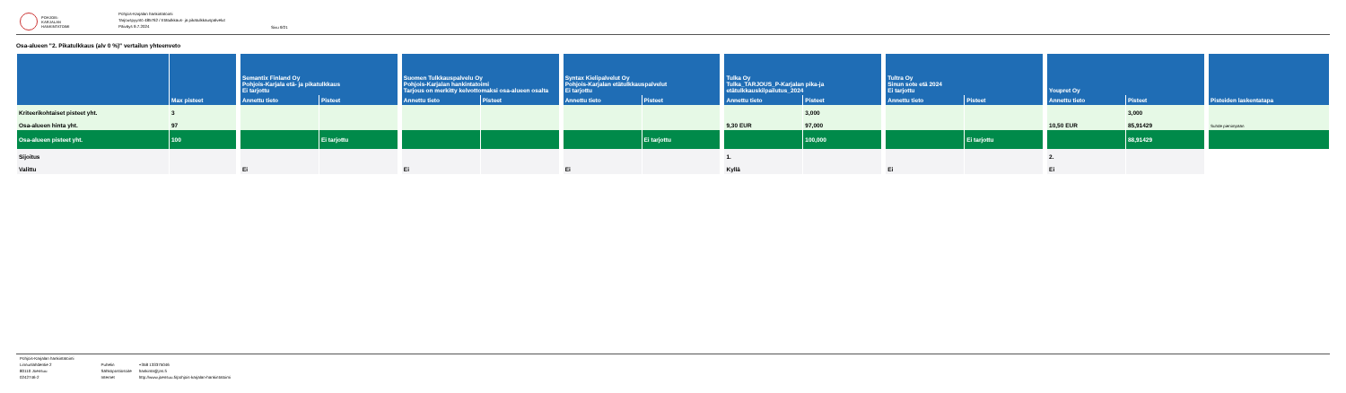POHJOIS-
KARJALAN
HANKINTATOIMI
Pohjois-Karjalan hankintatoimi
Tarjouspyyntö 485762 / Etätulkkaus- ja pikatulkkauspalvelut
Päiväys 9.7.2024
Sivu 9/21
Osa-alueen "2. Pikatulkkaus (alv 0 %)" vertailun yhteenveto
| | | | Semantix Finland Oy Pohjois-Karjala etä- ja pikatulkkaus Ei tarjottu | | | Suomen Tulkkauspalvelu Oy Pohjois-Karjalan hankintatoimi Tarjous on merkitty kelvottomaksi osa-alueen osalta | | | Syntax Kielipalvelut Oy Pohjois-Karjalan etätulkkauspalvelut Ei tarjottu | | | Tulka Oy Tulka_TARJOUS_P-Karjalan pika-ja etätulkkauskilpailutus_2024 | | | Tultra Oy Sinun sote etä 2024 Ei tarjottu | | | Youpret Oy | | | |
| --- | --- | --- | --- | --- | --- | --- | --- | --- | --- | --- | --- | --- | --- | --- | --- | --- | --- | --- | --- | --- | --- |
| | Max pisteet | | Annettu tieto | Pisteet | | Annettu tieto | Pisteet | | Annettu tieto | Pisteet | | Annettu tieto | Pisteet | | Annettu tieto | Pisteet | | Annettu tieto | Pisteet | | Pisteiden laskentatapa |
| Kriteerikohtaiset pisteet yht. | 3 | | | | | | | | | | | | 3,000 | | | | | | 3,000 | | |
| Osa-alueen hinta yht. | 97 | | | | | | | | | | | 9,30 EUR | 97,000 | | | | | 10,50 EUR | 85,91429 | | Suhde pienimpään |
| Osa-alueen pisteet yht. | 100 | | | Ei tarjottu | | | | | | Ei tarjottu | | | 100,000 | | | Ei tarjottu | | | 88,91429 | | |
| Sijoitus | | | | | | | | | | | | 1. | | | | | | 2. | | | |
| Valittu | | | Ei | | | Ei | | | Ei | | | Kyllä | | | Ei | | | Ei | | | |
Pohjois-Karjalan hankintatoimi
Linnunlahdentie 2
80110 Joensuu
0242746-2
Puhelin
Sähköpostiosoite
Internet
+358 133375046
hankinta@jns.fi
http://www.joensuu.fi/pohjois-karjalan-hankintatoimi